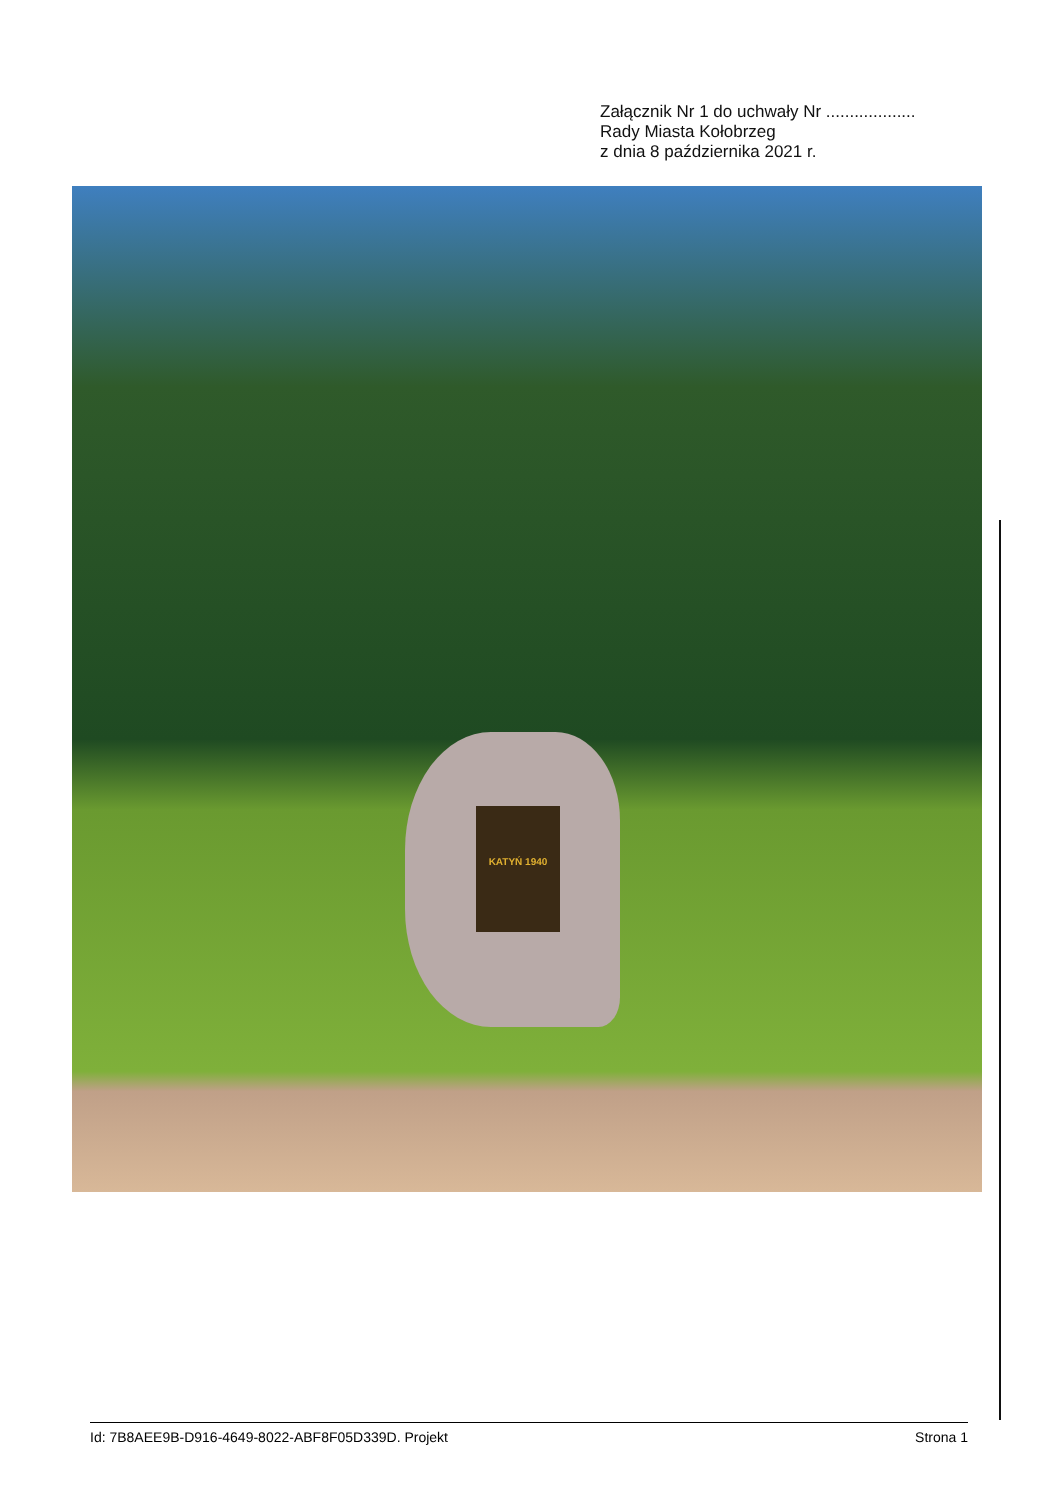Załącznik Nr 1 do uchwały Nr ...................
Rady Miasta Kołobrzeg
z dnia 8 października 2021 r.
KATYŃ 1940
Id: 7B8AEE9B-D916-4649-8022-ABF8F05D339D. Projekt Strona 1